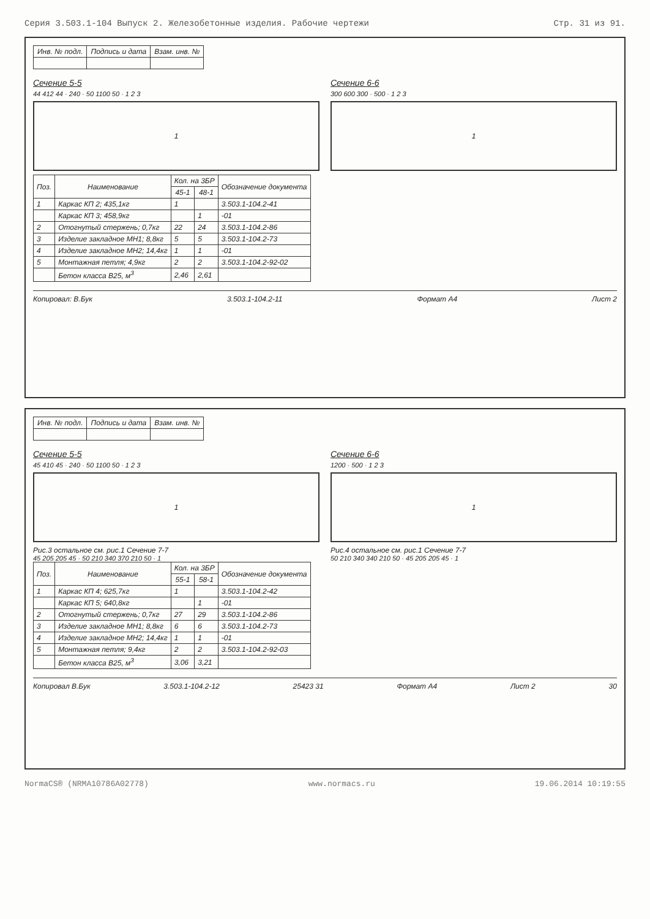Серия 3.503.1-104 Выпуск 2. Железобетонные изделия. Рабочие чертежи Стр. 31 из 91.
| Инв. № подл. | Подпись и дата | Взам. инв. № |
Сечение 5-5
44 412 44 · 240 · 50 1100 50 · 1 2 3
1
Сечение 6-6
300 600 300 · 500 · 1 2 3
1
| Поз. | Наименование | Кол. на 3БР | | Обозначение документа |
| --- | --- | --- | --- | --- |
| | | 45-1 | 48-1 | |
| 1 | Каркас КП 2; 435,1кг | 1 | | 3.503.1-104.2-41 |
| | Каркас КП 3; 458,9кг | | 1 | -01 |
| 2 | Отогнутый стержень; 0,7кг | 22 | 24 | 3.503.1-104.2-86 |
| 3 | Изделие закладное МН1; 8,8кг | 5 | 5 | 3.503.1-104.2-73 |
| 4 | Изделие закладное МН2; 14,4кг | 1 | 1 | -01 |
| 5 | Монтажная петля; 4,9кг | 2 | 2 | 3.503.1-104.2-92-02 |
| | Бетон класса В25, м<sup>3</sup> | 2,46 | 2,61 | |
Копировал: В.Бук 3.503.1-104.2-11 Формат А4 Лист 2
| Инв. № подл. | Подпись и дата | Взам. инв. № |
Сечение 5-5
45 410 45 · 240 · 50 1100 50 · 1 2 3
1
Рис.3 остальное см. рис.1 Сечение 7-7
45 205 205 45 · 50 210 340 370 210 50 · 1
Сечение 6-6
1200 · 500 · 1 2 3
1
Рис.4 остальное см. рис.1 Сечение 7-7
50 210 340 340 210 50 · 45 205 205 45 · 1
| Поз. | Наименование | Кол. на 3БР | | Обозначение документа |
| --- | --- | --- | --- | --- |
| | | 55-1 | 58-1 | |
| 1 | Каркас КП 4; 625,7кг | 1 | | 3.503.1-104.2-42 |
| | Каркас КП 5; 640,8кг | | 1 | -01 |
| 2 | Отогнутый стержень; 0,7кг | 27 | 29 | 3.503.1-104.2-86 |
| 3 | Изделие закладное МН1; 8,8кг | 6 | 6 | 3.503.1-104.2-73 |
| 4 | Изделие закладное МН2; 14,4кг | 1 | 1 | -01 |
| 5 | Монтажная петля; 9,4кг | 2 | 2 | 3.503.1-104.2-92-03 |
| | Бетон класса В25, м<sup>3</sup> | 3,06 | 3,21 | |
Копировал В.Бук 3.503.1-104.2-12 25423 31 Формат А4 Лист 2 30
NormaCS® (NRMA10786A02778) www.normacs.ru 19.06.2014 10:19:55